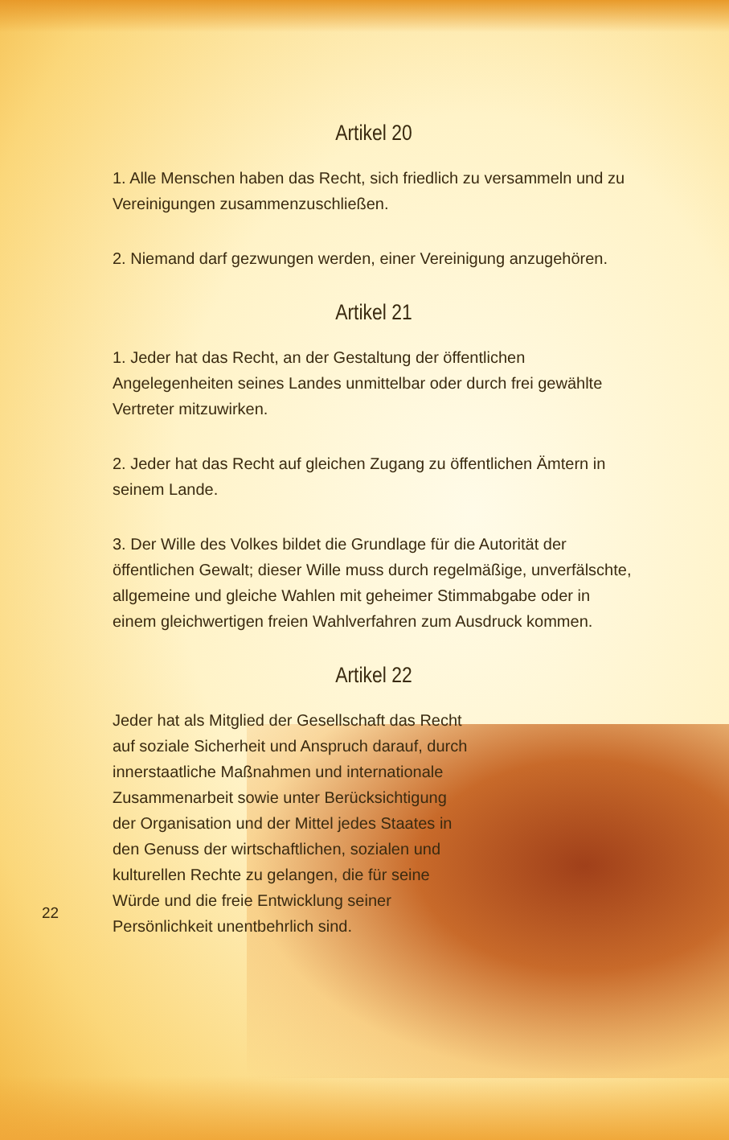Artikel 20
1. Alle Menschen haben das Recht, sich friedlich zu versammeln und zu Vereinigungen zusammenzuschließen.
2. Niemand darf gezwungen werden, einer Vereinigung anzugehören.
Artikel 21
1. Jeder hat das Recht, an der Gestaltung der öffentlichen Angelegenheiten seines Landes unmittelbar oder durch frei gewählte Vertreter mitzuwirken.
2. Jeder hat das Recht auf gleichen Zugang zu öffentlichen Ämtern in seinem Lande.
3. Der Wille des Volkes bildet die Grundlage für die Autorität der öffentlichen Gewalt; dieser Wille muss durch regelmäßige, unverfälschte, allgemeine und gleiche Wahlen mit geheimer Stimmabgabe oder in einem gleichwertigen freien Wahlverfahren zum Ausdruck kommen.
Artikel 22
Jeder hat als Mitglied der Gesellschaft das Recht auf soziale Sicherheit und Anspruch darauf, durch innerstaatliche Maßnahmen und internationale Zusammenarbeit sowie unter Berücksichtigung der Organisation und der Mittel jedes Staates in den Genuss der wirtschaftlichen, sozialen und kulturellen Rechte zu gelangen, die für seine Würde und die freie Entwicklung seiner Persönlichkeit unentbehrlich sind.
22